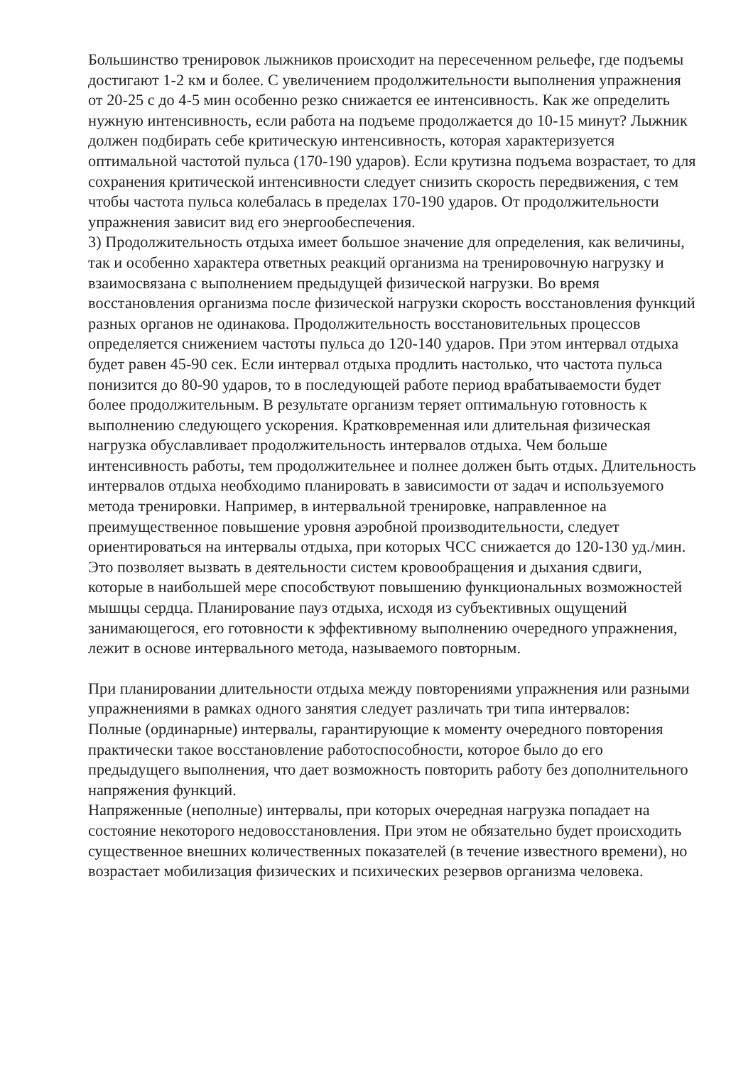Большинство тренировок лыжников происходит на пересеченном рельефе, где подъемы достигают 1-2 км и более. С увеличением продолжительности выполнения упражнения от 20-25 с до 4-5 мин особенно резко снижается ее интенсивность. Как же определить нужную интенсивность, если работа на подъеме продолжается до 10-15 минут? Лыжник должен подбирать себе критическую интенсивность, которая характеризуется оптимальной частотой пульса (170-190 ударов). Если крутизна подъема возрастает, то для сохранения критической интенсивности следует снизить скорость передвижения, с тем чтобы частота пульса колебалась в пределах 170-190 ударов. От продолжительности упражнения зависит вид его энергообеспечения.
3) Продолжительность отдыха имеет большое значение для определения, как величины, так и особенно характера ответных реакций организма на тренировочную нагрузку и взаимосвязана с выполнением предыдущей физической нагрузки. Во время восстановления организма после физической нагрузки скорость восстановления функций разных органов не одинакова. Продолжительность восстановительных процессов определяется снижением частоты пульса до 120-140 ударов. При этом интервал отдыха будет равен 45-90 сек. Если интервал отдыха продлить настолько, что частота пульса понизится до 80-90 ударов, то в последующей работе период врабатываемости будет более продолжительным. В результате организм теряет оптимальную готовность к выполнению следующего ускорения. Кратковременная или длительная физическая нагрузка обуславливает продолжительность интервалов отдыха. Чем больше интенсивность работы, тем продолжительнее и полнее должен быть отдых. Длительность интервалов отдыха необходимо планировать в зависимости от задач и используемого метода тренировки. Например, в интервальной тренировке, направленное на преимущественное повышение уровня аэробной производительности, следует ориентироваться на интервалы отдыха, при которых ЧСС снижается до 120-130 уд./мин. Это позволяет вызвать в деятельности систем кровообращения и дыхания сдвиги, которые в наибольшей мере способствуют повышению функциональных возможностей мышцы сердца. Планирование пауз отдыха, исходя из субъективных ощущений занимающегося, его готовности к эффективному выполнению очередного упражнения, лежит в основе интервального метода, называемого повторным.
При планировании длительности отдыха между повторениями упражнения или разными упражнениями в рамках одного занятия следует различать три типа интервалов:
Полные (ординарные) интервалы, гарантирующие к моменту очередного повторения практически такое восстановление работоспособности, которое было до его предыдущего выполнения, что дает возможность повторить работу без дополнительного напряжения функций.
Напряженные (неполные) интервалы, при которых очередная нагрузка попадает на состояние некоторого недовосстановления. При этом не обязательно будет происходить существенное внешних количественных показателей (в течение известного времени), но возрастает мобилизация физических и психических резервов организма человека.